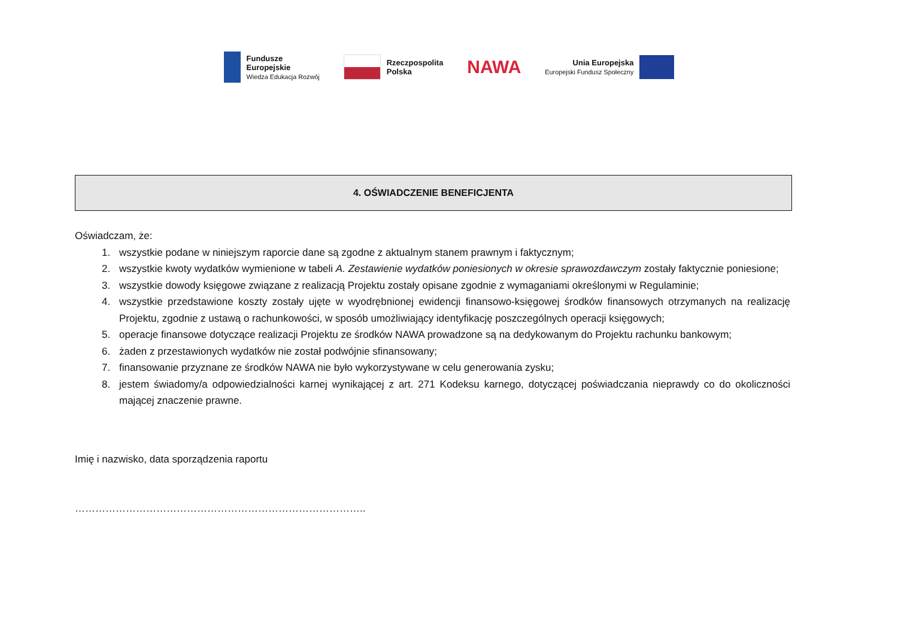Fundusze
Europejskie
Wiedza Edukacja Rozwój
Rzeczpospolita
Polska
NAWA
Unia Europejska
Europejski Fundusz Społeczny
4. OŚWIADCZENIE BENEFICJENTA
Oświadczam, że:
1. wszystkie podane w niniejszym raporcie dane są zgodne z aktualnym stanem prawnym i faktycznym;
2. wszystkie kwoty wydatków wymienione w tabeli A. Zestawienie wydatków poniesionych w okresie sprawozdawczym zostały faktycznie poniesione;
3. wszystkie dowody księgowe związane z realizacją Projektu zostały opisane zgodnie z wymaganiami określonymi w Regulaminie;
4. wszystkie przedstawione koszty zostały ujęte w wyodrębnionej ewidencji finansowo-księgowej środków finansowych otrzymanych na realizację Projektu, zgodnie z ustawą o rachunkowości, w sposób umożliwiający identyfikację poszczególnych operacji księgowych;
5. operacje finansowe dotyczące realizacji Projektu ze środków NAWA prowadzone są na dedykowanym do Projektu rachunku bankowym;
6. żaden z przestawionych wydatków nie został podwójnie sfinansowany;
7. finansowanie przyznane ze środków NAWA nie było wykorzystywane w celu generowania zysku;
8. jestem świadomy/a odpowiedzialności karnej wynikającej z art. 271 Kodeksu karnego, dotyczącej poświadczania nieprawdy co do okoliczności mającej znaczenie prawne.
Imię i nazwisko, data sporządzenia raportu
…………………………………………………………………………..